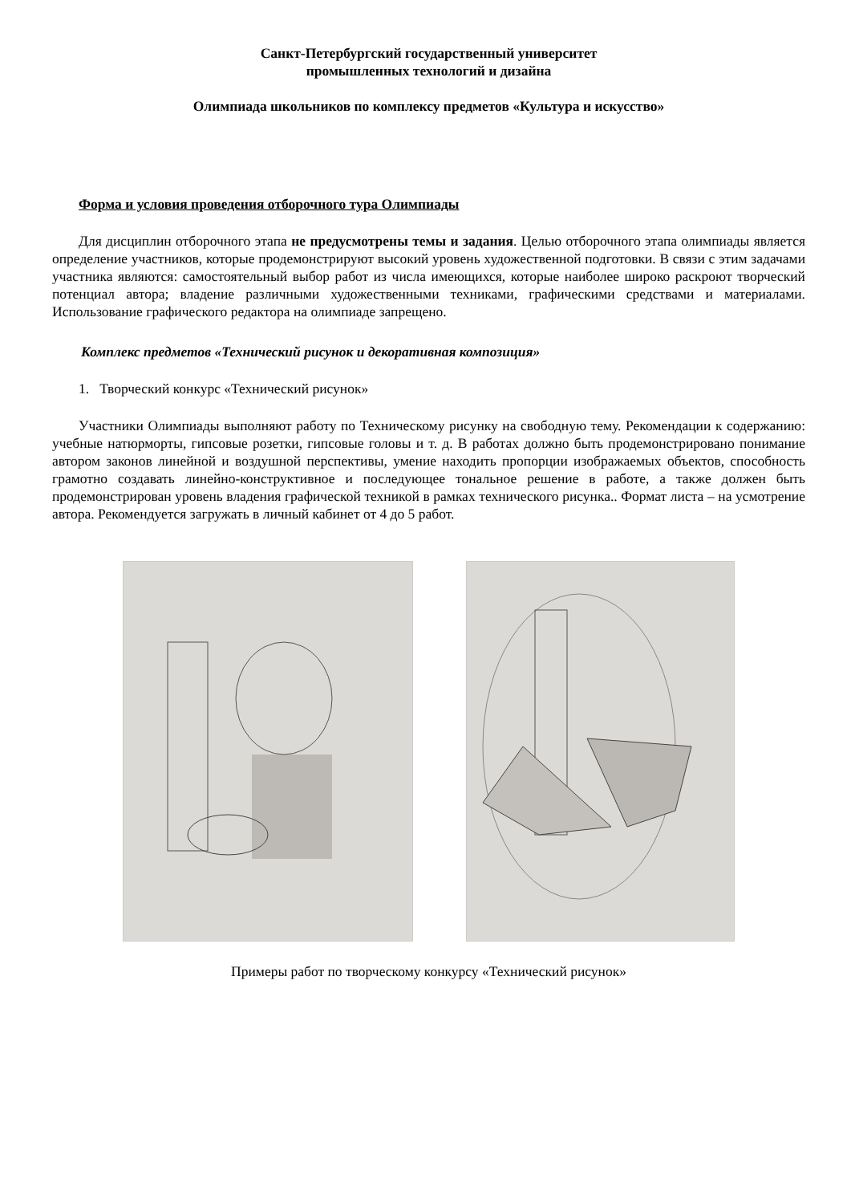Санкт-Петербургский государственный университет
промышленных технологий и дизайна
Олимпиада школьников по комплексу предметов «Культура и искусство»
Форма и условия проведения отборочного тура Олимпиады
Для дисциплин отборочного этапа не предусмотрены темы и задания. Целью отборочного этапа олимпиады является определение участников, которые продемонстрируют высокий уровень художественной подготовки. В связи с этим задачами участника являются: самостоятельный выбор работ из числа имеющихся, которые наиболее широко раскроют творческий потенциал автора; владение различными художественными техниками, графическими средствами и материалами. Использование графического редактора на олимпиаде запрещено.
Комплекс предметов «Технический рисунок и декоративная композиция»
1. Творческий конкурс «Технический рисунок»
Участники Олимпиады выполняют работу по Техническому рисунку на свободную тему. Рекомендации к содержанию: учебные натюрморты, гипсовые розетки, гипсовые головы и т. д. В работах должно быть продемонстрировано понимание автором законов линейной и воздушной перспективы, умение находить пропорции изображаемых объектов, способность грамотно создавать линейно-конструктивное и последующее тональное решение в работе, а также должен быть продемонстрирован уровень владения графической техникой в рамках технического рисунка.. Формат листа – на усмотрение автора. Рекомендуется загружать в личный кабинет от 4 до 5 работ.
Примеры работ по творческому конкурсу «Технический рисунок»